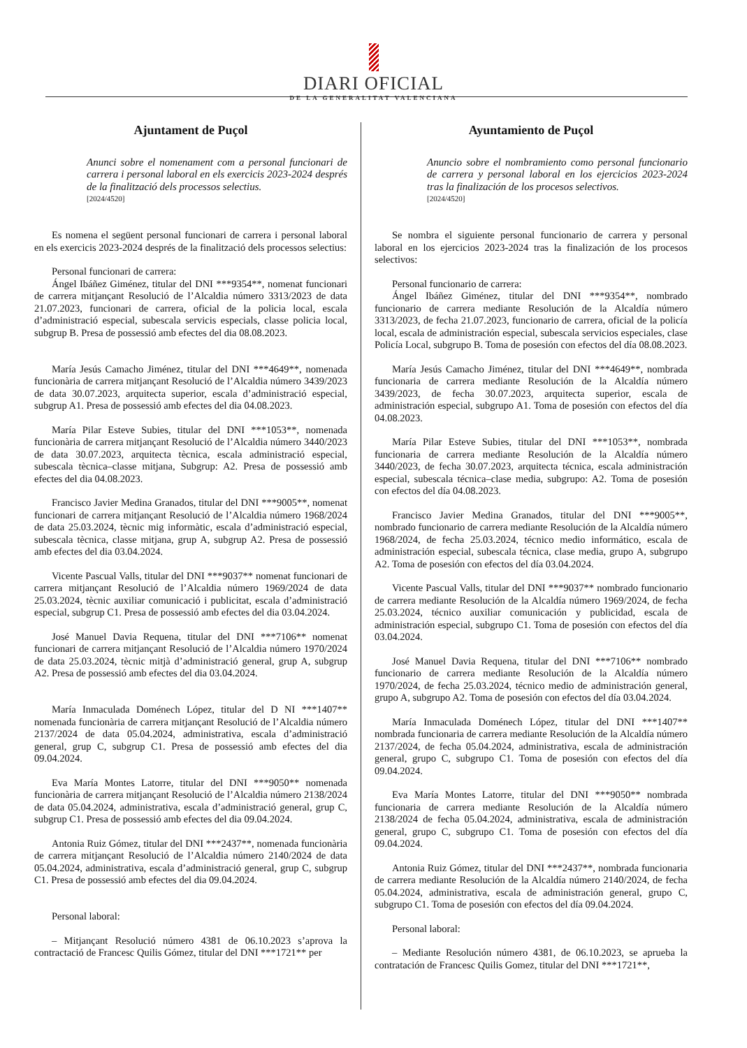DIARI OFICIAL
DE LA GENERALITAT VALENCIANA
Ajuntament de Puçol
Anunci sobre el nomenament com a personal funcionari de carrera i personal laboral en els exercicis 2023-2024 després de la finalització dels processos selectius.
[2024/4520]
Es nomena el següent personal funcionari de carrera i personal laboral en els exercicis 2023-2024 després de la finalització dels processos selectius:
Personal funcionari de carrera:
Ángel Ibáñez Giménez, titular del DNI ***9354**, nomenat funcionari de carrera mitjançant Resolució de l’Alcaldia número 3313/2023 de data 21.07.2023, funcionari de carrera, oficial de la policia local, escala d’administració especial, subescala servicis especials, classe policia local, subgrup B. Presa de possessió amb efectes del dia 08.08.2023.
María Jesús Camacho Jiménez, titular del DNI ***4649**, nomenada funcionària de carrera mitjançant Resolució de l’Alcaldia número 3439/2023 de data 30.07.2023, arquitecta superior, escala d’administració especial, subgrup A1. Presa de possessió amb efectes del dia 04.08.2023.
María Pilar Esteve Subies, titular del DNI ***1053**, nomenada funcionària de carrera mitjançant Resolució de l’Alcaldia número 3440/2023 de data 30.07.2023, arquitecta tècnica, escala administració especial, subescala tècnica–classe mitjana, Subgrup: A2. Presa de possessió amb efectes del dia 04.08.2023.
Francisco Javier Medina Granados, titular del DNI ***9005**, nomenat funcionari de carrera mitjançant Resolució de l’Alcaldia número 1968/2024 de data 25.03.2024, tècnic mig informàtic, escala d’administració especial, subescala tècnica, classe mitjana, grup A, subgrup A2. Presa de possessió amb efectes del dia 03.04.2024.
Vicente Pascual Valls, titular del DNI ***9037** nomenat funcionari de carrera mitjançant Resolució de l’Alcaldia número 1969/2024 de data 25.03.2024, tècnic auxiliar comunicació i publicitat, escala d’administració especial, subgrup C1. Presa de possessió amb efectes del dia 03.04.2024.
José Manuel Davia Requena, titular del DNI ***7106** nomenat funcionari de carrera mitjançant Resolució de l’Alcaldia número 1970/2024 de data 25.03.2024, tècnic mitjà d’administració general, grup A, subgrup A2. Presa de possessió amb efectes del dia 03.04.2024.
María Inmaculada Doménech López, titular del D NI ***1407** nomenada funcionària de carrera mitjançant Resolució de l’Alcaldia número 2137/2024 de data 05.04.2024, administrativa, escala d’administració general, grup C, subgrup C1. Presa de possessió amb efectes del dia 09.04.2024.
Eva María Montes Latorre, titular del DNI ***9050** nomenada funcionària de carrera mitjançant Resolució de l’Alcaldia número 2138/2024 de data 05.04.2024, administrativa, escala d’administració general, grup C, subgrup C1. Presa de possessió amb efectes del dia 09.04.2024.
Antonia Ruiz Gómez, titular del DNI ***2437**, nomenada funcionària de carrera mitjançant Resolució de l’Alcaldia número 2140/2024 de data 05.04.2024, administrativa, escala d’administració general, grup C, subgrup C1. Presa de possessió amb efectes del dia 09.04.2024.
Personal laboral:
– Mitjançant Resolució número 4381 de 06.10.2023 s’aprova la contractació de Francesc Quilis Gómez, titular del DNI ***1721** per
Ayuntamiento de Puçol
Anuncio sobre el nombramiento como personal funcionario de carrera y personal laboral en los ejercicios 2023-2024 tras la finalización de los procesos selectivos.
[2024/4520]
Se nombra el siguiente personal funcionario de carrera y personal laboral en los ejercicios 2023-2024 tras la finalización de los procesos selectivos:
Personal funcionario de carrera:
Ángel Ibáñez Giménez, titular del DNI ***9354**, nombrado funcionario de carrera mediante Resolución de la Alcaldía número 3313/2023, de fecha 21.07.2023, funcionario de carrera, oficial de la policía local, escala de administración especial, subescala servicios especiales, clase Policía Local, subgrupo B. Toma de posesión con efectos del día 08.08.2023.
María Jesús Camacho Jiménez, titular del DNI ***4649**, nombrada funcionaria de carrera mediante Resolución de la Alcaldía número 3439/2023, de fecha 30.07.2023, arquitecta superior, escala de administración especial, subgrupo A1. Toma de posesión con efectos del día 04.08.2023.
María Pilar Esteve Subies, titular del DNI ***1053**, nombrada funcionaria de carrera mediante Resolución de la Alcaldía número 3440/2023, de fecha 30.07.2023, arquitecta técnica, escala administración especial, subescala técnica–clase media, subgrupo: A2. Toma de posesión con efectos del día 04.08.2023.
Francisco Javier Medina Granados, titular del DNI ***9005**, nombrado funcionario de carrera mediante Resolución de la Alcaldía número 1968/2024, de fecha 25.03.2024, técnico medio informático, escala de administración especial, subescala técnica, clase media, grupo A, subgrupo A2. Toma de posesión con efectos del día 03.04.2024.
Vicente Pascual Valls, titular del DNI ***9037** nombrado funcionario de carrera mediante Resolución de la Alcaldía número 1969/2024, de fecha 25.03.2024, técnico auxiliar comunicación y publicidad, escala de administración especial, subgrupo C1. Toma de posesión con efectos del día 03.04.2024.
José Manuel Davia Requena, titular del DNI ***7106** nombrado funcionario de carrera mediante Resolución de la Alcaldía número 1970/2024, de fecha 25.03.2024, técnico medio de administración general, grupo A, subgrupo A2. Toma de posesión con efectos del día 03.04.2024.
María Inmaculada Doménech López, titular del DNI ***1407** nombrada funcionaria de carrera mediante Resolución de la Alcaldía número 2137/2024, de fecha 05.04.2024, administrativa, escala de administración general, grupo C, subgrupo C1. Toma de posesión con efectos del día 09.04.2024.
Eva María Montes Latorre, titular del DNI ***9050** nombrada funcionaria de carrera mediante Resolución de la Alcaldía número 2138/2024 de fecha 05.04.2024, administrativa, escala de administración general, grupo C, subgrupo C1. Toma de posesión con efectos del día 09.04.2024.
Antonia Ruiz Gómez, titular del DNI ***2437**, nombrada funcionaria de carrera mediante Resolución de la Alcaldía número 2140/2024, de fecha 05.04.2024, administrativa, escala de administración general, grupo C, subgrupo C1. Toma de posesión con efectos del día 09.04.2024.
Personal laboral:
– Mediante Resolución número 4381, de 06.10.2023, se aprueba la contratación de Francesc Quilis Gomez, titular del DNI ***1721**,